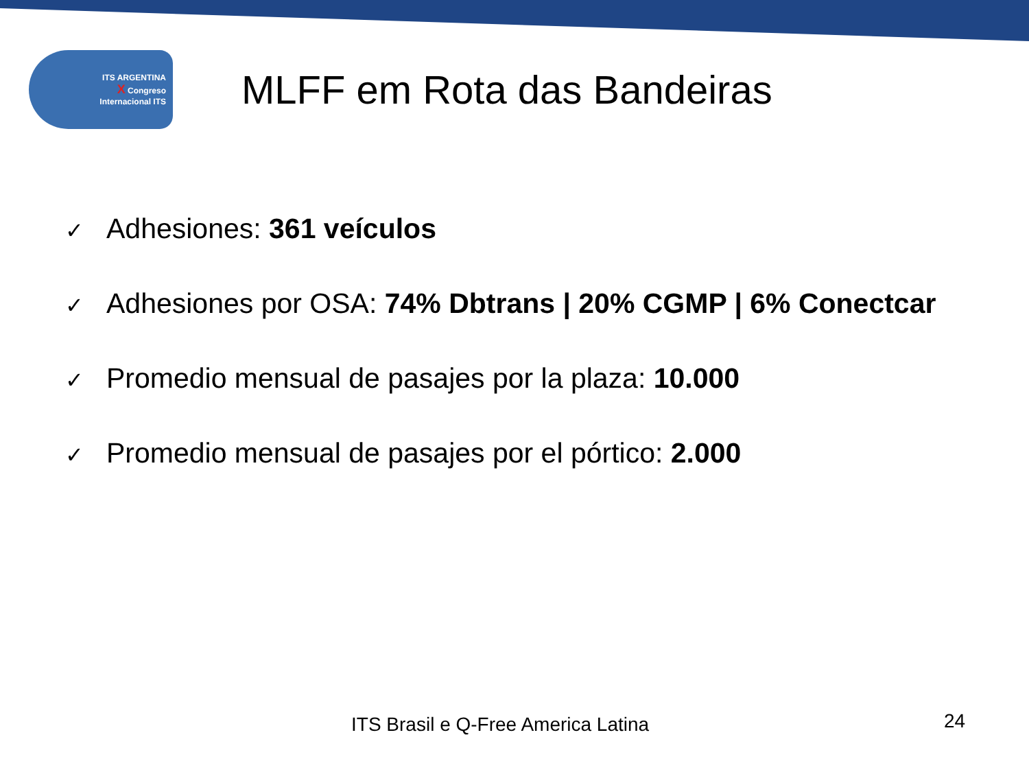ITS ARGENTINA
X Congreso
Internacional ITS
MLFF em Rota das Bandeiras
✓ Adhesiones: 361 veículos
✓ Adhesiones por OSA: 74% Dbtrans | 20% CGMP | 6% Conectcar
✓ Promedio mensual de pasajes por la plaza: 10.000
✓ Promedio mensual de pasajes por el pórtico: 2.000
ITS Brasil e Q-Free America Latina
24